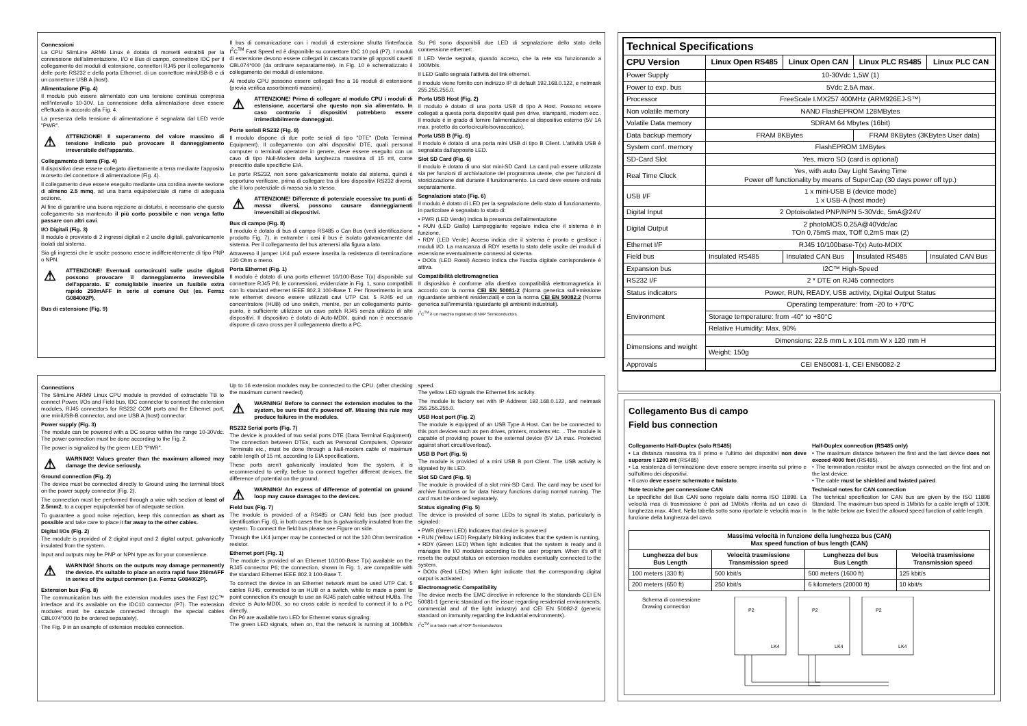Connessioni
La CPU SlimLine ARM9 Linux è dotata di morsetti estraibili per la connessione dell'alimentazione, I/O e Bus di campo, connettore IDC per il collegamento dei moduli di estensione, connettori RJ45 per il collegamento delle porte RS232 e della porta Ethernet, di un connettore miniUSB-B e di un connettore USB A (host).
Alimentazione (Fig. 4)
Il modulo può essere alimentato con una tensione continua compresa nell'intervallo 10-30V. La connessione della alimentazione deve essere effettuata in accordo alla Fig. 4.
La presenza della tensione di alimentazione è segnalata dal LED verde "PWR".
ATTENZIONE! Il superamento del valore massimo di tensione indicato può provocare il danneggiamento irreversibile dell'apparato.
Collegamento di terra (Fig. 4)
Il dispositivo deve essere collegato direttamente a terra mediante l'apposito morsetto del connettore di alimentazione (Fig. 4).
Il collegamento deve essere eseguito mediante una cordina avente sezione di almeno 2.5 mmq, ad una barra equipotenziale di rame di adeguata sezione.
Al fine di garantire una buona rejezione ai disturbi, è necessario che questo collegamento sia mantenuto il più corto possibile e non venga fatto passare con altri cavi.
I/O Digitali (Fig. 3)
Il modulo è provvisto di 2 ingressi digitali e 2 uscite digitali, galvanicamente isolati dal sistema.
Sia gli ingressi che le uscite possono essere indifferentemente di tipo PNP o NPN.
ATTENZIONE! Eventuali cortocircuiti sulle uscite digitali possono provocare il danneggiamento irreversibile dell'apparato. E' consigliabile inserire un fusibile extra rapido 250mAFF in serie al comune Out (es. Ferraz G084002P).
Bus di estensione (Fig. 9)
Il bus di comunicazione con i moduli di estensione sfrutta l'interfaccia I<sup>2</sup>C<sup>TM</sup> Fast Speed ed è disponibile su connettore IDC 10 poli (P7). I moduli di estensione devono essere collegati in cascata tramite gli appositi cavetti CBL074*000 (da ordinare separatamente). In Fig. 10 è schematizzato il collegamento dei moduli di estensione.
Al modulo CPU possono essere collegati fino a 16 moduli di estensione (previa verifica assorbimenti massimi).
ATTENZIONE! Prima di collegare al modulo CPU i moduli di estensione, accertarsi che questo non sia alimentato. In caso contrario i dispositivi potrebbero essere irrimediabilmente danneggiati.
Porte seriali RS232 (Fig. 8)
Il modulo dispone di due porte seriali di tipo "DTE" (Data Terminal Equipment). Il collegamento con altri dispositivi DTE, quali personal computer o terminali operatore in genere, deve essere eseguito con un cavo di tipo Null-Modem della lunghezza massima di 15 mt, come prescritto dalle specifiche EIA.
Le porte RS232, non sono galvanicamente isolate dal sistema, quindi è opportuno verificare, prima di collegare tra di loro dispositivi RS232 diversi, che il loro potenziale di massa sia lo stesso.
ATTENZIONE! Differenze di potenziale eccessive tra punti di massa diversi, possono causare danneggiamenti irreversibili ai dispositivi.
Bus di campo (Fig. 8)
Il modulo è dotato di bus di campo RS485 o Can Bus (vedi identificazione prodotto Fig. 7), in entrambe i casi il bus è isolato galvanicamente dal sistema. Per il collegamento del bus attenersi alla figura a lato.
Attraverso il jumper LK4 può essere inserita la resistenza di terminazione 120 Ohm o meno.
Porta Ethernet (Fig. 1)
Il modulo è dotato di una porta ethernet 10/100-Base T(x) disponibile sul connettore RJ45 P6; le connessioni, evidenziate in Fig. 1, sono compatibili con lo standard ethernet IEEE 802.3 100-Base T. Per l'inserimento in una rete ethernet devono essere utilizzati cavi UTP Cat. 5 RJ45 ed un concentratore (HUB) od uno switch, mentre, per un collegamento punto-punto, è sufficiente utilizzare un cavo patch RJ45 senza utilizzo di altri dispositivi. Il dispositivo è dotato di Auto-MDIX, quindi non è necessario disporre di cavo cross per il collegamento diretto a PC.
Su P6 sono disponibili due LED di segnalazione dello stato della connessione ethernet:
Il LED Verde segnala, quando acceso, che la rete sta funzionando a 100Mb/s.
Il LED Giallo segnala l'attività del link ethernet.
Il modulo viene fornito con indirizzo IP di default 192.168.0.122, e netmask 255.255.255.0.
Porta USB Host (Fig. 2)
Il modulo è dotato di una porta USB di tipo A Host. Possono essere collegati a questa porta dispositivi quali pen drive, stampanti, modem ecc.. Il modulo è in grado di fornire l'alimentazione al dispositivo esterno (5V 1A max. protetto da cortocircuito/sovraccarico).
Porta USB B (Fig. 6)
Il modulo è dotato di una porta mini USB di tipo B Client. L'attività USB è segnalata dall'apposito LED.
Slot SD Card (Fig. 6)
Il modulo è dotato di uno slot mini-SD Card. La card può essere utilizzata sia per funzioni di archiviazione del programma utente, che per funzioni di storicizzazione dati durante il funzionamento. La card deve essere ordinata separatamente.
Segnalazioni stato (Fig. 6)
Il modulo è dotato di LED per la segnalazione dello stato di funzionamento, in particolare è segnalato lo stato di:
• PWR (LED Verde) Indica la presenza dell'alimentazione
• RUN (LED Giallo) Lampeggiante regolare indica che il sistema è in funzione,
• RDY (LED Verde) Acceso indica che il sistema è pronto e gestisce i moduli I/O. La mancanza di RDY resetta lo stato delle uscite dei moduli di estensione eventualmente connessi al sistema.
• DO0x (LED Rossi) Acceso indica che l'uscita digitale corrispondente è attiva.
Compatibilità elettromagnetica
Il dispositivo è conforme alla direttiva compatibilità elettromagnetica in accordo con la norma CEI EN 50081-2 (Norma generica sull'emissione riguardante ambienti residenziali) e con la norma CEI EN 50082.2 (Norma generica sull'immunità riguardante gli ambienti industriali).
I<sup>2</sup>C<sup>TM</sup> è un marchio registrato di NXP Semiconductors
Connections
The SlimLine ARM9 Linux CPU module is provided of extractable TB to connect Power, I/Os and Field bus, IDC connector to connect the extension modules, RJ45 connectors for RS232 COM ports and the Ethernet port, one miniUSB-B connector, and one USB A (host) connector.
Power supply (Fig. 3)
The module can be powered with a DC source within the range 10-30Vdc. The power connection must be done according to the Fig. 2.
The power is signalized by the green LED "PWR".
WARNING! Values greater than the maximum allowed may damage the device seriously.
Ground connection (Fig. 2)
The device must be connected directly to Ground using the terminal block on the power supply connector (Fig. 2).
The connection must be performed through a wire with section at least of 2.5mm2, to a copper equipotential bar of adequate section.
To guarantee a good noise rejection, keep this connection as short as possible and take care to place it far away to the other cables.
Digital I/Os (Fig. 2)
The module is provided of 2 digital input and 2 digital output, galvanically insulated from the system.
Input and outputs may be PNP or NPN type as for your convenience.
WARNING! Shorts on the outputs may damage permanently the device. It's suitable to place an extra rapid fuse 250mAFF in series of the output common (i.e. Ferraz G084002P).
Extension bus (Fig. 8)
The communication bus with the extension modules uses the Fast I2C™ interface and it's available on the IDC10 connector (P7). The extension modules must be cascade connected through the special cables CBL074*000 (to be ordered separately).
The Fig. 9 in an example of extension modules connection.
Up to 16 extension modules may be connected to the CPU. (after checking the maximum current needed)
WARNING! Before to connect the extension modules to the system, be sure that it's powered off. Missing this rule may produce failures in the modules.
RS232 Serial ports (Fig. 7)
The device is provided of two serial ports DTE (Data Terminal Equipment). The connection between DTEs, such as Personal Computers, Operator Terminals etc., must be done through a Null-modem cable of maximum cable length of 15 mt, according to EIA specifications.
These ports aren't galvanically insulated from the system, it is recommended to verify, before to connect together different devices, the difference of potential on the ground.
WARNING! An excess of difference of potential on ground loop may cause damages to the devices.
Field bus (Fig. 7)
The module is provided of a RS485 or CAN field bus (see product identification Fig. 6), in both cases the bus is galvanically insulated from the system. To connect the field bus please see Figure on side.
Through the LK4 jumper may be connected or not the 120 Ohm termination resistor.
Ethernet port (Fig. 1)
The module is provided of an Ethernet 10/100-Base T(x) available on the RJ45 connector P6; the connection, shown in Fig. 1, are compatible with the standard Ethernet IEEE 802.3 100-Base T.
To connect the device in an Ethernet network must be used UTP Cat. 5 cables RJ45, connected to an HUB or a switch, while to made a point to point connection it's enough to use an RJ45 patch cable without HUBs. The device is Auto-MDIX, so no cross cable is needed to connect it to a PC directly.
On P6 are available two LED for Ethernet status signaling:
The green LED signals, when on, that the network is running at 100Mb/s speed.
The yellow LED signals the Ethernet link activity.
The module is factory set with IP Address 192.168.0.122, and netmask 255.255.255.0.
USB Host port (Fig. 2)
The module is equipped of an USB Type A Host. Can be be connected to this port devices such as pen drives, printers, modems etc. .. The module is capable of providing power to the external device (5V 1A max. Protected against short circuit/overload).
USB B Port (Fig. 5)
The module is provided of a mini USB B port Client. The USB activity is signaled by its LED.
Slot SD Card (Fig. 5)
The module is provided of a slot mini-SD Card. The card may be used for archive functions or for data history functions during normal running. The card must be ordered separately.
Status signaling (Fig. 5)
The device is provided of some LEDs to signal its status, particularly is signaled:
• PWR (Green LED) Indicates that device is powered
• RUN (Yellow LED) Regularly blinking indicates that the system is running,
• RDY (Green LED) When light indicates that the system is ready and it manages the I/O modules according to the user program. When it's off it resets the output status on extension modules eventually connected to the system.
• DO0x (Red LEDs) When light indicate that the corresponding digital output is activated.
Electromagnetic Compatibility
The device meets the EMC directive in reference to the standards CEI EN 50081-1 (generic standard on the issue regarding residential environments, commercial and of the light industry) and CEI EN 50082-2 (generic standard on immunity regarding the industrial environments).
I<sup>2</sup>C<sup>TM</sup> is a trade mark of NXP Semiconductors
| Technical Specifications | | | | |
| --- | --- | --- | --- | --- |
| CPU Version | Linux Open RS485 | Linux Open CAN | Linux PLC RS485 | Linux PLC CAN |
| Power Supply | 10-30Vdc 1,5W (1) | | | |
| Power to exp. bus | 5Vdc 2.5A max. | | | |
| Processor | FreeScale I.MX257 400MHz (ARM926EJ-S™) | | | |
| Non volatile memory | NAND FlashEPROM 128MBytes | | | |
| Volatile Data memory | SDRAM 64 Mbytes (16bit) | | | |
| Data backup memory | FRAM 8KBytes | | FRAM 8KBytes (3KBytes User data) | |
| System conf. memory | FlashEPROM 1MBytes | | | |
| SD-Card Slot | Yes, micro SD (card is optional) | | | |
| Real Time Clock | Yes, with auto Day Light Saving Time Power off functionality by means of SuperCap (30 days power off typ.) | | | |
| USB I/F | 1 x mini-USB B (device mode) 1 x USB-A (host mode) | | | |
| Digital Input | 2 Optoisolated PNP/NPN 5-30Vdc, 5mA@24V | | | |
| Digital Output | 2 photoMOS 0.25A@40Vdc/ac TOn 0,75mS max, TOff 0,2mS max (2) | | | |
| Ethernet I/F | RJ45 10/100base-T(x) Auto-MDIX | | | |
| Field bus | Insulated RS485 | Insulated CAN Bus | Insulated RS485 | Insulated CAN Bus |
| Expansion bus | I2C™ High-Speed | | | |
| RS232 I/F | 2 * DTE on RJ45 connectors | | | |
| Status indicators | Power, RUN, READY, USB activity, Digital Output Status | | | |
| Environment | Operating temperature: from -20 to +70°C | | | |
| | Storage temperature: from -40° to +80°C | | | |
| | Relative Humidity: Max. 90% | | | |
| Dimensions and weight | Dimensions: 22.5 mm L x 101 mm W x 120 mm H | | | |
| | Weight: 150g | | | |
| Approvals | CEI EN50081-1, CEI EN50082-2 | | | |
Collegamento Bus di campo
Field bus connection
Collegamento Half-Duplex (solo RS485)
• La distanza massima tra il primo e l'ultimo dei dispositivi non deve superare i 1200 mt (RS485)
• La resistenza di terminazione deve essere sempre inserita sul primo e sull'ultimo dei dispositivi.
• Il cavo deve essere schermato e twistato.
Note tecniche per connessione CAN
Le specifiche del Bus CAN sono regolate dalla norma ISO 11898. La velocità max di trasmissione è pari ad 1Mbit/s riferita ad un cavo di lunghezza max. 40mt. Nella tabella sotto sono riportate le velocità max in funzione della lunghezza del cavo.
Half-Duplex connection (RS485 only)
• The maximum distance between the first and the last device does not exceed 4000 feet (RS485).
• The termination resistor must be always connected on the first and on the last device.
• The cable must be shielded and twisted paired.
Technical notes for CAN connection
The technical specification for CAN bus are given by the ISO 11898 Standard. The maximum bus speed is 1Mbit/s for a cable length of 130ft. In the table below are listed the allowed speed function of cable length.
| Massima velocità in funzione della lunghezza bus (CAN) Max speed function of bus length (CAN) | | | |
| --- | --- | --- | --- |
| Lunghezza del bus Bus Length | Velocità trasmissione Transmission speed | Lunghezza del bus Bus Length | Velocità trasmissione Transmission speed |
| 100 meters (330 ft) | 500 kbit/s | 500 meters (1600 ft) | 125 kbit/s |
| 200 meters (650 ft) | 250 kbit/s | 6 kilometers (20000 ft) | 10 kbit/s |
Schema di connessione
Drawing connection
P2
P2
P2
LK4
LK4
LK4